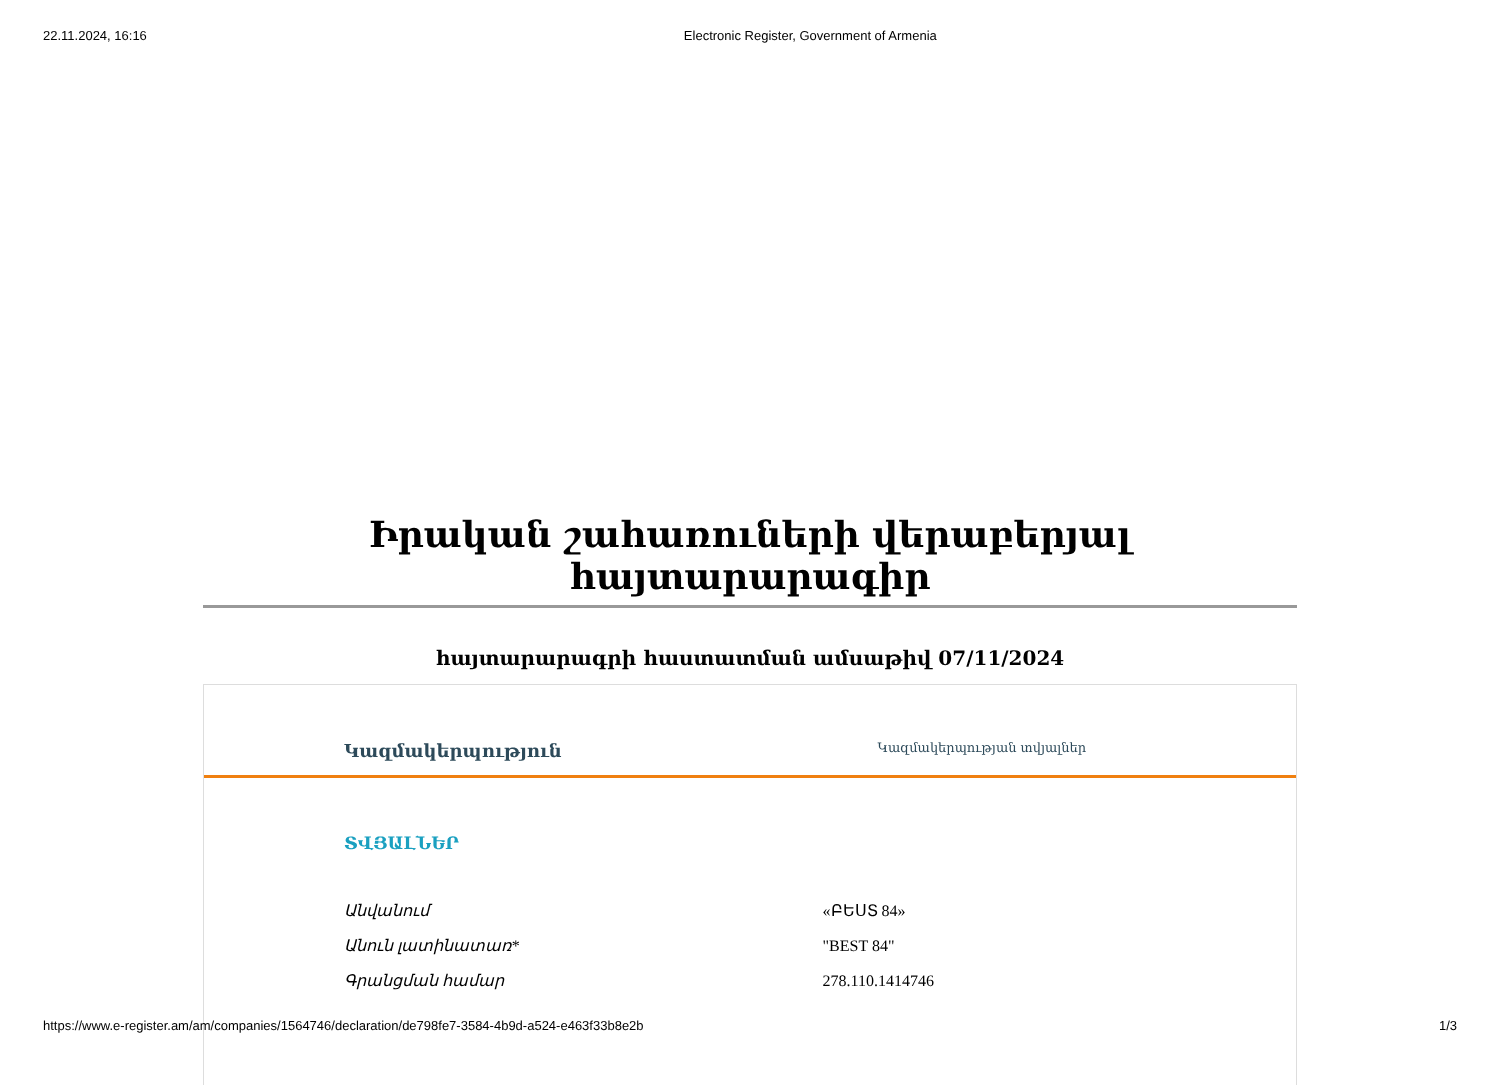22.11.2024, 16:16 Electronic Register, Government of Armenia
Իրական շահառուների վերաբերյալ հայտարարագիր
հայտարարագրի հաստատման ամսաթիվ 07/11/2024
Կազմակերպություն Կազմակերպության տվյալներ
ՏՎՅԱԼՆԵՐ
| Անվանում | «ԲԵՍՏ 84» |
| Անուն լատինատառ* | "BEST 84" |
| Գրանցման համար | 278.110.1414746 |
https://www.e-register.am/am/companies/1564746/declaration/de798fe7-3584-4b9d-a524-e463f33b8e2b 1/3